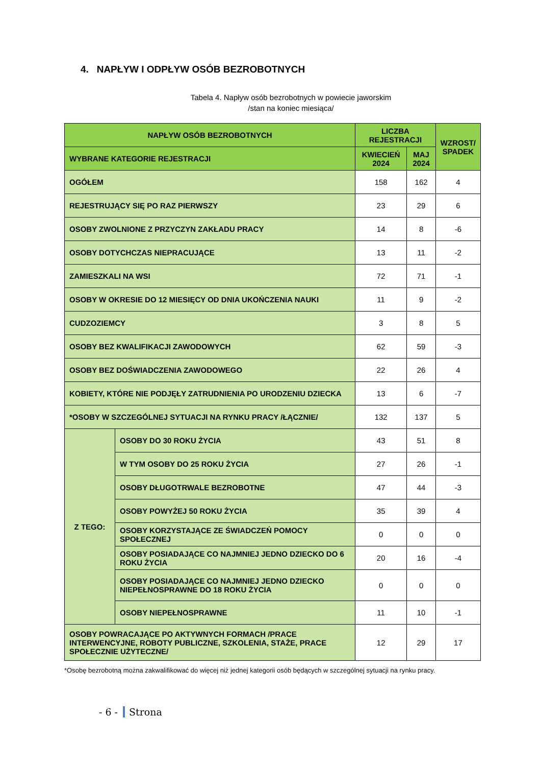4. NAPŁYW I ODPŁYW OSÓB BEZROBOTNYCH
Tabela 4. Napływ osób bezrobotnych w powiecie jaworskim
/stan na koniec miesiąca/
| NAPŁYW OSÓB BEZROBOTNYCH | | LICZBA REJESTRACJI | | WZROST/ SPADEK |
| --- | --- | --- | --- | --- |
| WYBRANE KATEGORIE REJESTRACJI | | KWIECIEŃ 2024 | MAJ 2024 | |
| OGÓŁEM | | 158 | 162 | 4 |
| REJESTRUJĄCY SIĘ PO RAZ PIERWSZY | | 23 | 29 | 6 |
| OSOBY ZWOLNIONE Z PRZYCZYN ZAKŁADU PRACY | | 14 | 8 | -6 |
| OSOBY DOTYCHCZAS NIEPRACUJĄCE | | 13 | 11 | -2 |
| ZAMIESZKALI NA WSI | | 72 | 71 | -1 |
| OSOBY W OKRESIE DO 12 MIESIĘCY OD DNIA UKOŃCZENIA NAUKI | | 11 | 9 | -2 |
| CUDZOZIEMCY | | 3 | 8 | 5 |
| OSOBY BEZ KWALIFIKACJI ZAWODOWYCH | | 62 | 59 | -3 |
| OSOBY BEZ DOŚWIADCZENIA ZAWODOWEGO | | 22 | 26 | 4 |
| KOBIETY, KTÓRE NIE PODJĘŁY ZATRUDNIENIA PO URODZENIU DZIECKA | | 13 | 6 | -7 |
| *OSOBY W SZCZEGÓLNEJ SYTUACJI NA RYNKU PRACY /ŁĄCZNIE/ | | 132 | 137 | 5 |
| Z TEGO: | OSOBY DO 30 ROKU ŻYCIA | 43 | 51 | 8 |
| | W TYM OSOBY DO 25 ROKU ŻYCIA | 27 | 26 | -1 |
| | OSOBY DŁUGOTRWALE BEZROBOTNE | 47 | 44 | -3 |
| | OSOBY POWYŻEJ 50 ROKU ŻYCIA | 35 | 39 | 4 |
| | OSOBY KORZYSTAJĄCE ZE ŚWIADCZEŃ POMOCY SPOŁECZNEJ | 0 | 0 | 0 |
| | OSOBY POSIADAJĄCE CO NAJMNIEJ JEDNO DZIECKO DO 6 ROKU ŻYCIA | 20 | 16 | -4 |
| | OSOBY POSIADAJĄCE CO NAJMNIEJ JEDNO DZIECKO NIEPEŁNOSPRAWNE DO 18 ROKU ŻYCIA | 0 | 0 | 0 |
| | OSOBY NIEPEŁNOSPRAWNE | 11 | 10 | -1 |
| OSOBY POWRACAJĄCE PO AKTYWNYCH FORMACH /PRACE INTERWENCYJNE, ROBOTY PUBLICZNE, SZKOLENIA, STAŻE, PRACE SPOŁECZNIE UŻYTECZNE/ | | 12 | 29 | 17 |
*Osobę bezrobotną można zakwalifikować do więcej niż jednej kategorii osób będących w szczególnej sytuacji na rynku pracy.
- 6 - Strona